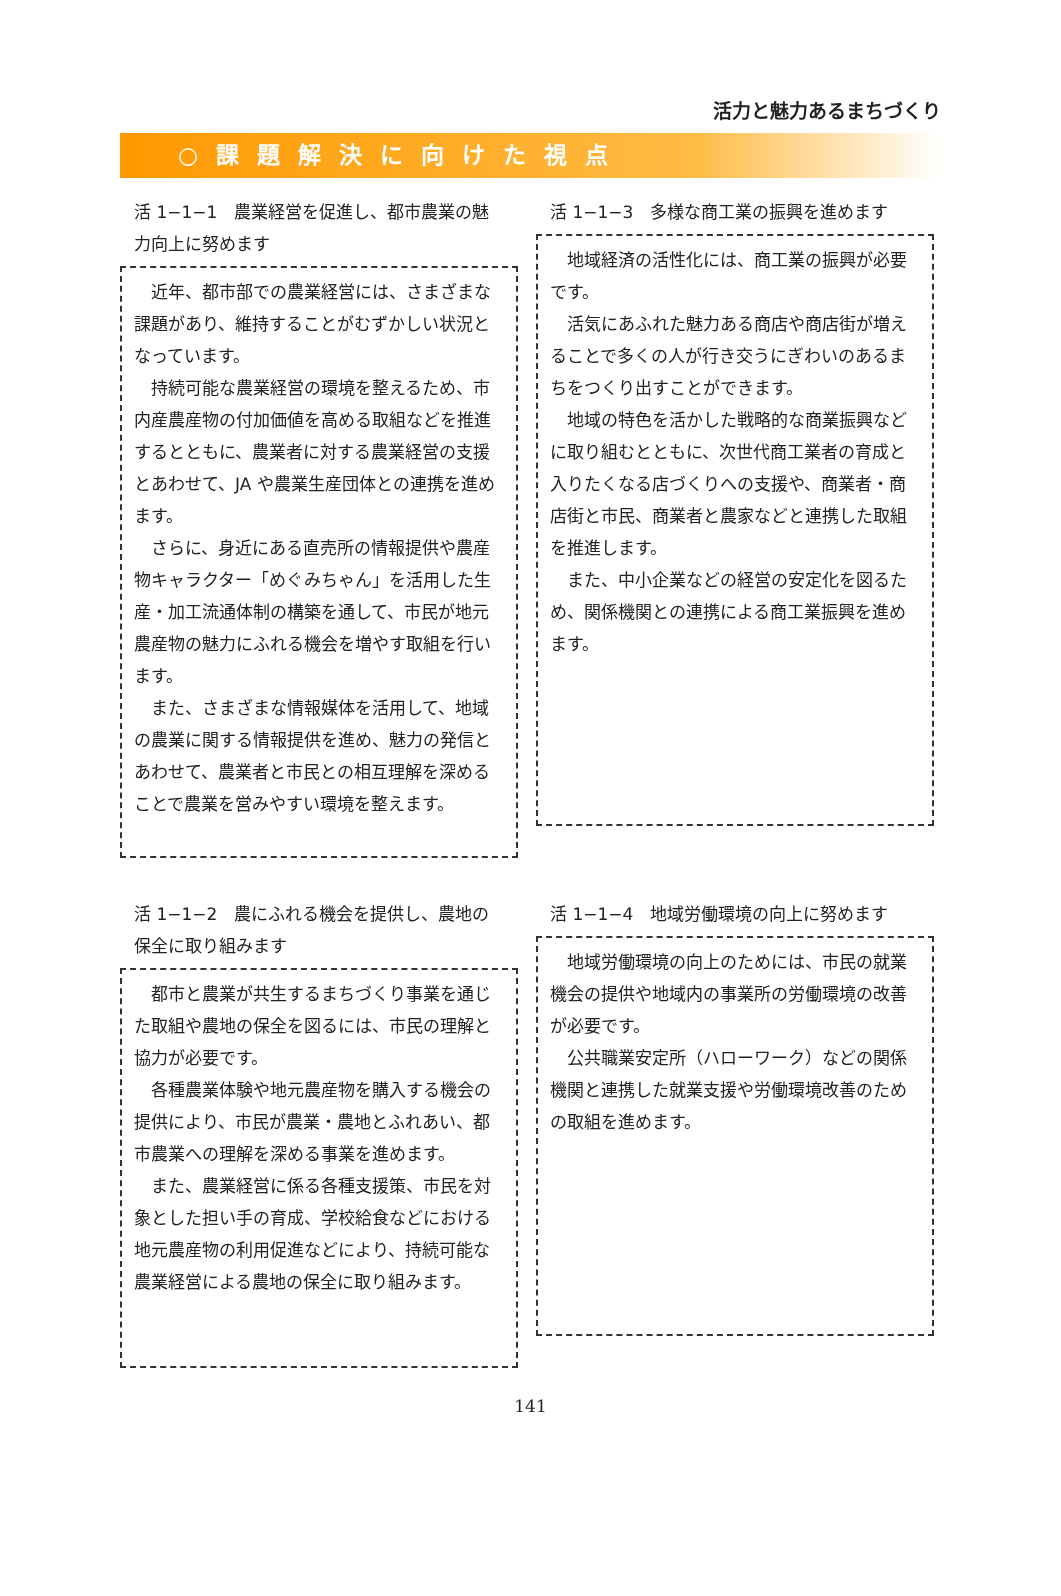活力と魅力あるまちづくり
○課題解決に向けた視点
活 1−1−1　農業経営を促進し、都市農業の魅力向上に努めます
近年、都市部での農業経営には、さまざまな課題があり、維持することがむずかしい状況となっています。
持続可能な農業経営の環境を整えるため、市内産農産物の付加価値を高める取組などを推進するとともに、農業者に対する農業経営の支援とあわせて、JA や農業生産団体との連携を進めます。
さらに、身近にある直売所の情報提供や農産物キャラクター「めぐみちゃん」を活用した生産・加工流通体制の構築を通して、市民が地元農産物の魅力にふれる機会を増やす取組を行います。
また、さまざまな情報媒体を活用して、地域の農業に関する情報提供を進め、魅力の発信とあわせて、農業者と市民との相互理解を深めることで農業を営みやすい環境を整えます。
活 1−1−3　多様な商工業の振興を進めます
地域経済の活性化には、商工業の振興が必要です。
活気にあふれた魅力ある商店や商店街が増えることで多くの人が行き交うにぎわいのあるまちをつくり出すことができます。
地域の特色を活かした戦略的な商業振興などに取り組むとともに、次世代商工業者の育成と入りたくなる店づくりへの支援や、商業者・商店街と市民、商業者と農家などと連携した取組を推進します。
また、中小企業などの経営の安定化を図るため、関係機関との連携による商工業振興を進めます。
活 1−1−2　農にふれる機会を提供し、農地の保全に取り組みます
都市と農業が共生するまちづくり事業を通じた取組や農地の保全を図るには、市民の理解と協力が必要です。
各種農業体験や地元農産物を購入する機会の提供により、市民が農業・農地とふれあい、都市農業への理解を深める事業を進めます。
また、農業経営に係る各種支援策、市民を対象とした担い手の育成、学校給食などにおける地元農産物の利用促進などにより、持続可能な農業経営による農地の保全に取り組みます。
活 1−1−4　地域労働環境の向上に努めます
地域労働環境の向上のためには、市民の就業機会の提供や地域内の事業所の労働環境の改善が必要です。
公共職業安定所（ハローワーク）などの関係機関と連携した就業支援や労働環境改善のための取組を進めます。
141